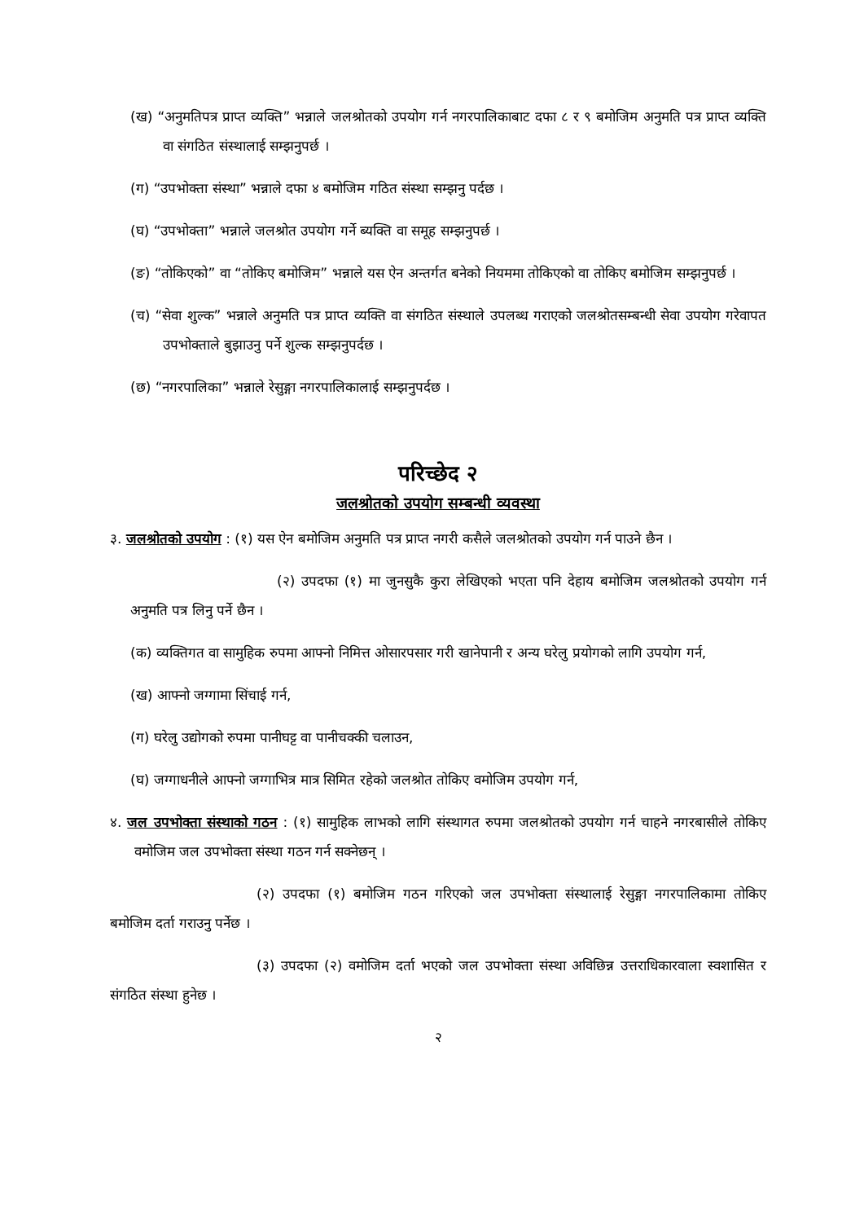(ख) “अनुमतिपत्र प्राप्त व्यक्ति” भन्नाले जलश्रोतको उपयोग गर्न नगरपालिकाबाट दफा ८ र ९ बमोजिम अनुमति पत्र प्राप्त व्यक्ति वा संगठित संस्थालाई सम्झनुपर्छ ।
(ग) “उपभोक्ता संस्था” भन्नाले दफा ४ बमोजिम गठित संस्था सम्झनु पर्दछ ।
(घ) “उपभोक्ता” भन्नाले जलश्रोत उपयोग गर्ने ब्यक्ति वा समूह सम्झनुपर्छ ।
(ङ) “तोकिएको” वा “तोकिए बमोजिम” भन्नाले यस ऐन अन्तर्गत बनेको नियममा तोकिएको वा तोकिए बमोजिम सम्झनुपर्छ ।
(च) “सेवा शुल्क” भन्नाले अनुमति पत्र प्राप्त व्यक्ति वा संगठित संस्थाले उपलब्ध गराएको जलश्रोतसम्बन्धी सेवा उपयोग गरेवापत उपभोक्ताले बुझाउनु पर्ने शुल्क सम्झनुपर्दछ ।
(छ) “नगरपालिका” भन्नाले रेसुङ्गा नगरपालिकालाई सम्झनुपर्दछ ।
परिच्छेद २
जलश्रोतको उपयोग सम्बन्धी व्यवस्था
३. जलश्रोतको उपयोग : (१) यस ऐन बमोजिम अनुमति पत्र प्राप्त नगरी कसैले जलश्रोतको उपयोग गर्न पाउने छैन ।
(२) उपदफा (१) मा जुनसुकै कुरा लेखिएको भएता पनि देहाय बमोजिम जलश्रोतको उपयोग गर्न अनुमति पत्र लिनु पर्ने छैन ।
(क) व्यक्तिगत वा सामुहिक रुपमा आफ्नो निमित्त ओसारपसार गरी खानेपानी र अन्य घरेलु प्रयोगको लागि उपयोग गर्न,
(ख) आफ्नो जग्गामा सिंचाई गर्न,
(ग) घरेलु उद्योगको रुपमा पानीघट्ट वा पानीचक्की चलाउन,
(घ) जग्गाधनीले आफ्नो जग्गाभित्र मात्र सिमित रहेको जलश्रोत तोकिए वमोजिम उपयोग गर्न,
४. जल उपभोक्ता संस्थाको गठन : (१) सामुहिक लाभको लागि संस्थागत रुपमा जलश्रोतको उपयोग गर्न चाहने नगरबासीले तोकिए वमोजिम जल उपभोक्ता संस्था गठन गर्न सक्नेछन् ।
(२) उपदफा (१) बमोजिम गठन गरिएको जल उपभोक्ता संस्थालाई रेसुङ्गा नगरपालिकामा तोकिए बमोजिम दर्ता गराउनु पर्नेछ ।
(३) उपदफा (२) वमोजिम दर्ता भएको जल उपभोक्ता संस्था अविछिन्न उत्तराधिकारवाला स्वशासित र संगठित संस्था हुनेछ ।
२